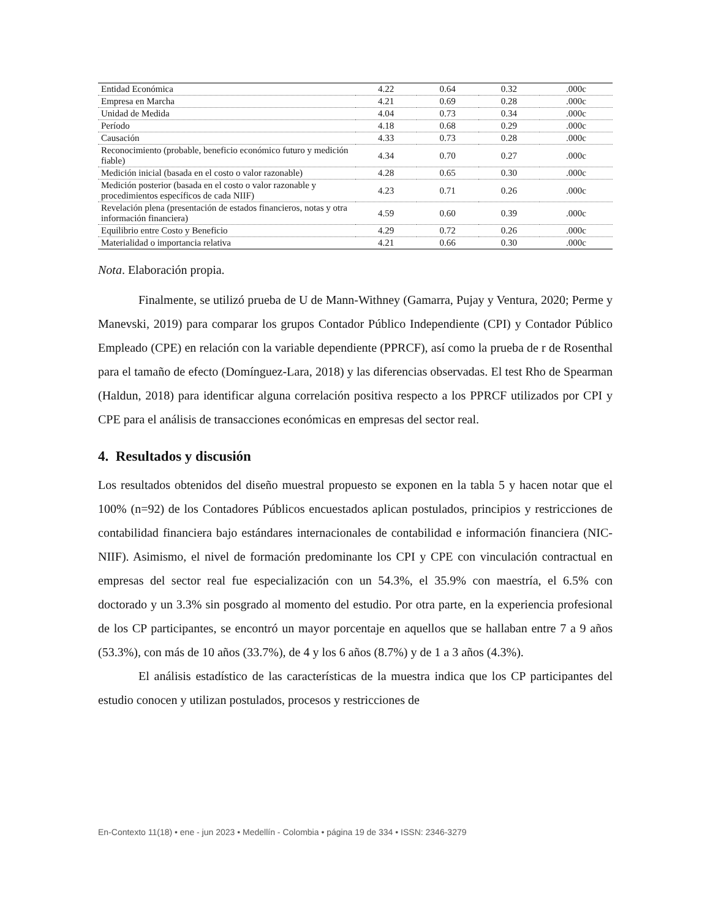| Entidad Económica | 4.22 | 0.64 | 0.32 | .000c |
| Empresa en Marcha | 4.21 | 0.69 | 0.28 | .000c |
| Unidad de Medida | 4.04 | 0.73 | 0.34 | .000c |
| Período | 4.18 | 0.68 | 0.29 | .000c |
| Causación | 4.33 | 0.73 | 0.28 | .000c |
| Reconocimiento (probable, beneficio económico futuro y medición fiable) | 4.34 | 0.70 | 0.27 | .000c |
| Medición inicial (basada en el costo o valor razonable) | 4.28 | 0.65 | 0.30 | .000c |
| Medición posterior (basada en el costo o valor razonable y procedimientos específicos de cada NIIF) | 4.23 | 0.71 | 0.26 | .000c |
| Revelación plena (presentación de estados financieros, notas y otra información financiera) | 4.59 | 0.60 | 0.39 | .000c |
| Equilibrio entre Costo y Beneficio | 4.29 | 0.72 | 0.26 | .000c |
| Materialidad o importancia relativa | 4.21 | 0.66 | 0.30 | .000c |
Nota. Elaboración propia.
Finalmente, se utilizó prueba de U de Mann-Withney (Gamarra, Pujay y Ventura, 2020; Perme y Manevski, 2019) para comparar los grupos Contador Público Independiente (CPI) y Contador Público Empleado (CPE) en relación con la variable dependiente (PPRCF), así como la prueba de r de Rosenthal para el tamaño de efecto (Domínguez-Lara, 2018) y las diferencias observadas. El test Rho de Spearman (Haldun, 2018) para identificar alguna correlación positiva respecto a los PPRCF utilizados por CPI y CPE para el análisis de transacciones económicas en empresas del sector real.
4. Resultados y discusión
Los resultados obtenidos del diseño muestral propuesto se exponen en la tabla 5 y hacen notar que el 100% (n=92) de los Contadores Públicos encuestados aplican postulados, principios y restricciones de contabilidad financiera bajo estándares internacionales de contabilidad e información financiera (NIC-NIIF). Asimismo, el nivel de formación predominante los CPI y CPE con vinculación contractual en empresas del sector real fue especialización con un 54.3%, el 35.9% con maestría, el 6.5% con doctorado y un 3.3% sin posgrado al momento del estudio. Por otra parte, en la experiencia profesional de los CP participantes, se encontró un mayor porcentaje en aquellos que se hallaban entre 7 a 9 años (53.3%), con más de 10 años (33.7%), de 4 y los 6 años (8.7%) y de 1 a 3 años (4.3%).
El análisis estadístico de las características de la muestra indica que los CP participantes del estudio conocen y utilizan postulados, procesos y restricciones de
En-Contexto 11(18) • ene - jun 2023 • Medellín - Colombia • página 19 de 334 • ISSN: 2346-3279